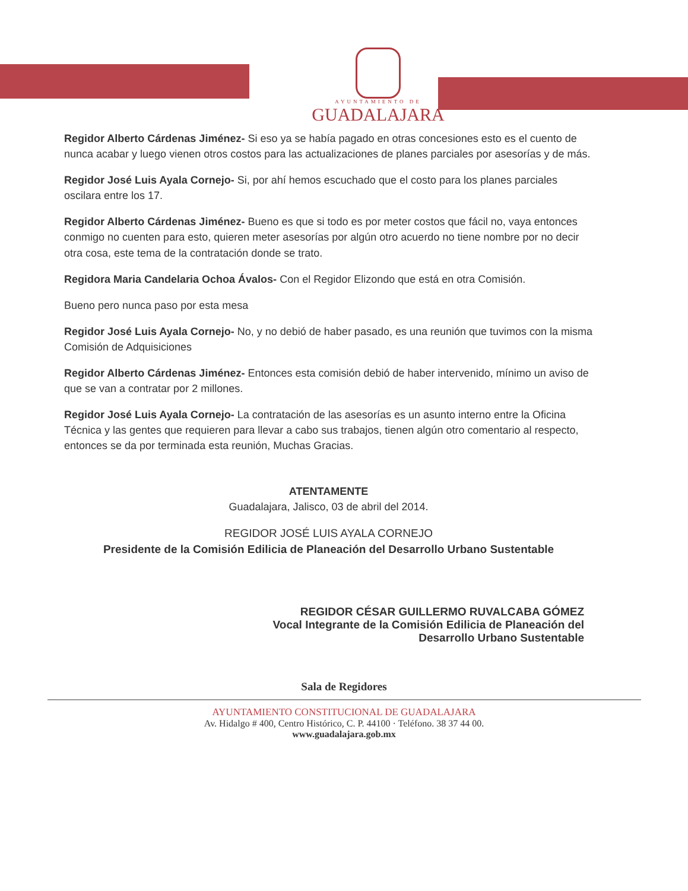AYUNTAMIENTO DE
GUADALAJARA
Regidor Alberto Cárdenas Jiménez- Si eso ya se había pagado en otras concesiones esto es el cuento de nunca acabar y luego vienen otros costos para las actualizaciones de planes parciales por asesorías y de más.
Regidor José Luis Ayala Cornejo- Si, por ahí hemos escuchado que el costo para los planes parciales oscilara entre los 17.
Regidor Alberto Cárdenas Jiménez- Bueno es que si todo es por meter costos que fácil no, vaya entonces conmigo no cuenten para esto, quieren meter asesorías por algún otro acuerdo no tiene nombre por no decir otra cosa, este tema de la contratación donde se trato.
Regidora Maria Candelaria Ochoa Ávalos- Con el Regidor Elizondo que está en otra Comisión.
Bueno pero nunca paso por esta mesa
Regidor José Luis Ayala Cornejo- No, y no debió de haber pasado, es una reunión que tuvimos con la misma Comisión de Adquisiciones
Regidor Alberto Cárdenas Jiménez- Entonces esta comisión debió de haber intervenido, mínimo un aviso de que se van a contratar por 2 millones.
Regidor José Luis Ayala Cornejo- La contratación de las asesorías es un asunto interno entre la Oficina Técnica y las gentes que requieren para llevar a cabo sus trabajos, tienen algún otro comentario al respecto, entonces se da por terminada esta reunión, Muchas Gracias.
ATENTAMENTE
Guadalajara, Jalisco, 03 de abril del 2014.
REGIDOR JOSÉ LUIS AYALA CORNEJO
Presidente de la Comisión Edilicia de Planeación del Desarrollo Urbano Sustentable
REGIDOR CÉSAR GUILLERMO RUVALCABA GÓMEZ
Vocal Integrante de la Comisión Edilicia de Planeación del
Desarrollo Urbano Sustentable
Sala de Regidores
AYUNTAMIENTO CONSTITUCIONAL DE GUADALAJARA
Av. Hidalgo # 400, Centro Histórico, C. P. 44100 · Teléfono. 38 37 44 00.
www.guadalajara.gob.mx